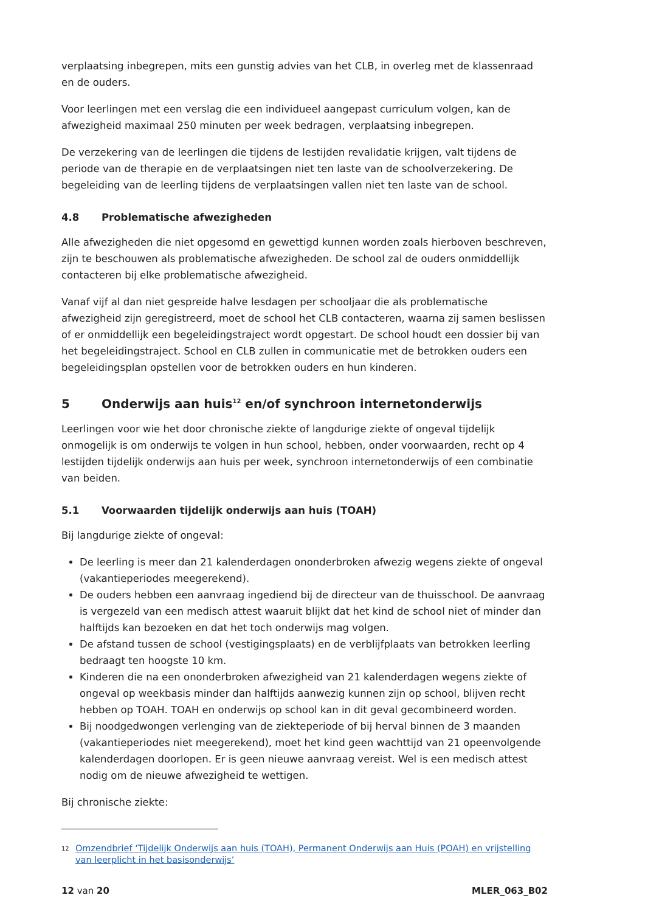verplaatsing inbegrepen, mits een gunstig advies van het CLB, in overleg met de klassenraad en de ouders.
Voor leerlingen met een verslag die een individueel aangepast curriculum volgen, kan de afwezigheid maximaal 250 minuten per week bedragen, verplaatsing inbegrepen.
De verzekering van de leerlingen die tijdens de lestijden revalidatie krijgen, valt tijdens de periode van de therapie en de verplaatsingen niet ten laste van de schoolverzekering. De begeleiding van de leerling tijdens de verplaatsingen vallen niet ten laste van de school.
4.8 Problematische afwezigheden
Alle afwezigheden die niet opgesomd en gewettigd kunnen worden zoals hierboven beschreven, zijn te beschouwen als problematische afwezigheden. De school zal de ouders onmiddellijk contacteren bij elke problematische afwezigheid.
Vanaf vijf al dan niet gespreide halve lesdagen per schooljaar die als problematische afwezigheid zijn geregistreerd, moet de school het CLB contacteren, waarna zij samen beslissen of er onmiddellijk een begeleidingstraject wordt opgestart. De school houdt een dossier bij van het begeleidingstraject. School en CLB zullen in communicatie met de betrokken ouders een begeleidingsplan opstellen voor de betrokken ouders en hun kinderen.
5 Onderwijs aan huis<sup>12</sup> en/of synchroon internetonderwijs
Leerlingen voor wie het door chronische ziekte of langdurige ziekte of ongeval tijdelijk onmogelijk is om onderwijs te volgen in hun school, hebben, onder voorwaarden, recht op 4 lestijden tijdelijk onderwijs aan huis per week, synchroon internetonderwijs of een combinatie van beiden.
5.1 Voorwaarden tijdelijk onderwijs aan huis (TOAH)
Bij langdurige ziekte of ongeval:
De leerling is meer dan 21 kalenderdagen ononderbroken afwezig wegens ziekte of ongeval (vakantieperiodes meegerekend).
De ouders hebben een aanvraag ingediend bij de directeur van de thuisschool. De aanvraag is vergezeld van een medisch attest waaruit blijkt dat het kind de school niet of minder dan halftijds kan bezoeken en dat het toch onderwijs mag volgen.
De afstand tussen de school (vestigingsplaats) en de verblijfplaats van betrokken leerling bedraagt ten hoogste 10 km.
Kinderen die na een ononderbroken afwezigheid van 21 kalenderdagen wegens ziekte of ongeval op weekbasis minder dan halftijds aanwezig kunnen zijn op school, blijven recht hebben op TOAH. TOAH en onderwijs op school kan in dit geval gecombineerd worden.
Bij noodgedwongen verlenging van de ziekteperiode of bij herval binnen de 3 maanden (vakantieperiodes niet meegerekend), moet het kind geen wachttijd van 21 opeenvolgende kalenderdagen doorlopen. Er is geen nieuwe aanvraag vereist. Wel is een medisch attest nodig om de nieuwe afwezigheid te wettigen.
Bij chronische ziekte:
<sup>12</sup> Omzendbrief ‘Tijdelijk Onderwijs aan huis (TOAH), Permanent Onderwijs aan Huis (POAH) en vrijstelling van leerplicht in het basisonderwijs’
12 van 20 MLER_063_B02